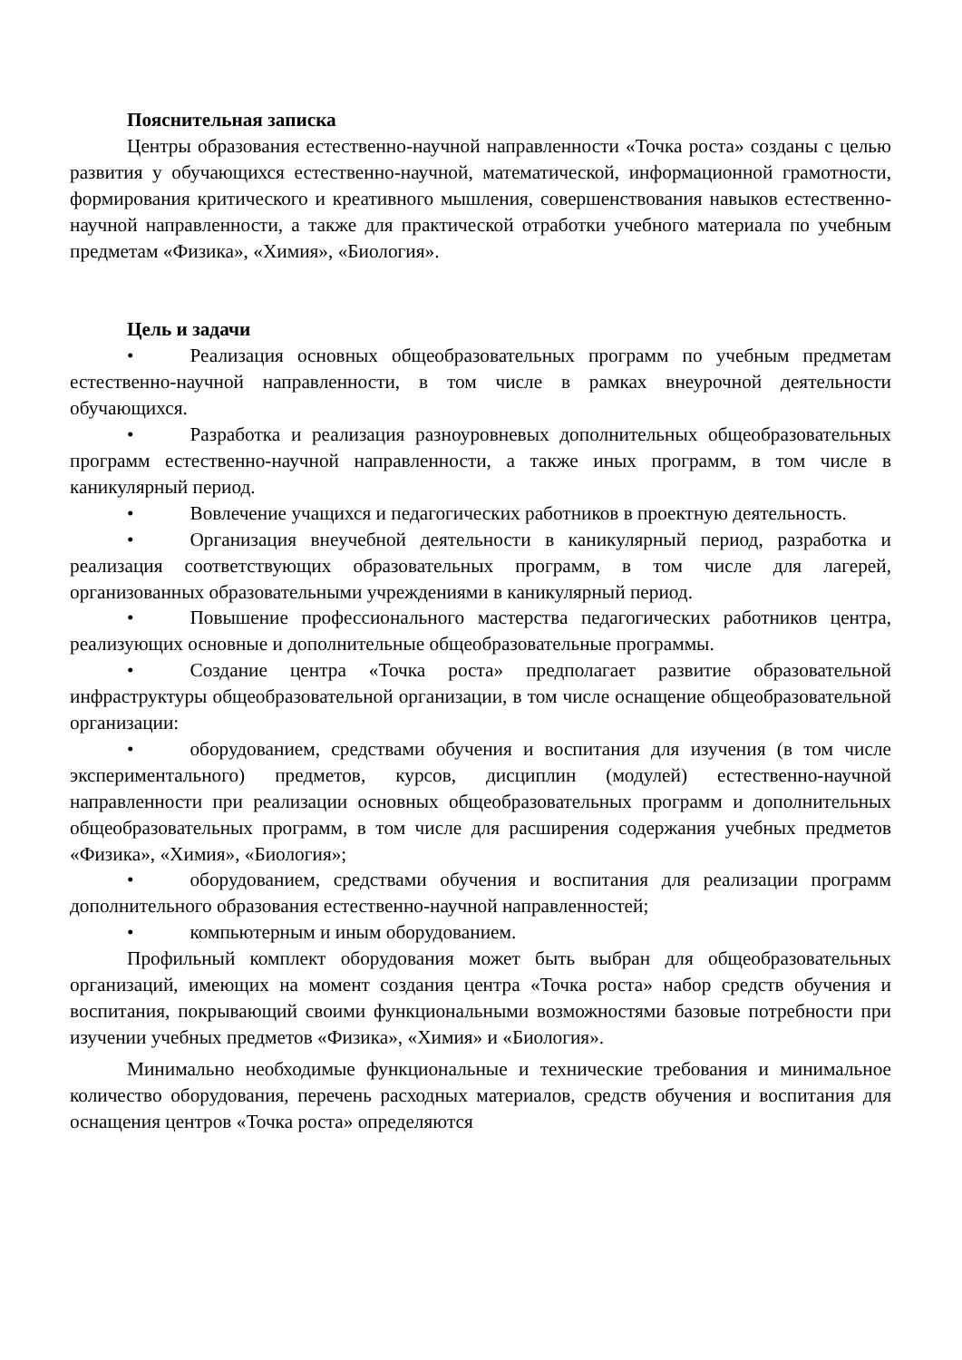Пояснительная записка
Центры образования естественно-научной направленности «Точка роста» созданы с целью развития у обучающихся естественно-научной, математической, информационной грамотности, формирования критического и креативного мышления, совершенствования навыков естественно-научной направленности, а также для практической отработки учебного материала по учебным предметам «Физика», «Химия», «Биология».
Цель и задачи
• Реализация основных общеобразовательных программ по учебным предметам естественно-научной направленности, в том числе в рамках внеурочной деятельности обучающихся.
• Разработка и реализация разноуровневых дополнительных общеобразовательных программ естественно-научной направленности, а также иных программ, в том числе в каникулярный период.
• Вовлечение учащихся и педагогических работников в проектную деятельность.
• Организация внеучебной деятельности в каникулярный период, разработка и реализация соответствующих образовательных программ, в том числе для лагерей, организованных образовательными учреждениями в каникулярный период.
• Повышение профессионального мастерства педагогических работников центра, реализующих основные и дополнительные общеобразовательные программы.
• Создание центра «Точка роста» предполагает развитие образовательной инфраструктуры общеобразовательной организации, в том числе оснащение общеобразовательной организации:
• оборудованием, средствами обучения и воспитания для изучения (в том числе экспериментального) предметов, курсов, дисциплин (модулей) естественно-научной направленности при реализации основных общеобразовательных программ и дополнительных общеобразовательных программ, в том числе для расширения содержания учебных предметов «Физика», «Химия», «Биология»;
• оборудованием, средствами обучения и воспитания для реализации программ дополнительного образования естественно-научной направленностей;
• компьютерным и иным оборудованием.
Профильный комплект оборудования может быть выбран для общеобразовательных организаций, имеющих на момент создания центра «Точка роста» набор средств обучения и воспитания, покрывающий своими функциональными возможностями базовые потребности при изучении учебных предметов «Физика», «Химия» и «Биология».
Минимально необходимые функциональные и технические требования и минимальное количество оборудования, перечень расходных материалов, средств обучения и воспитания для оснащения центров «Точка роста» определяются